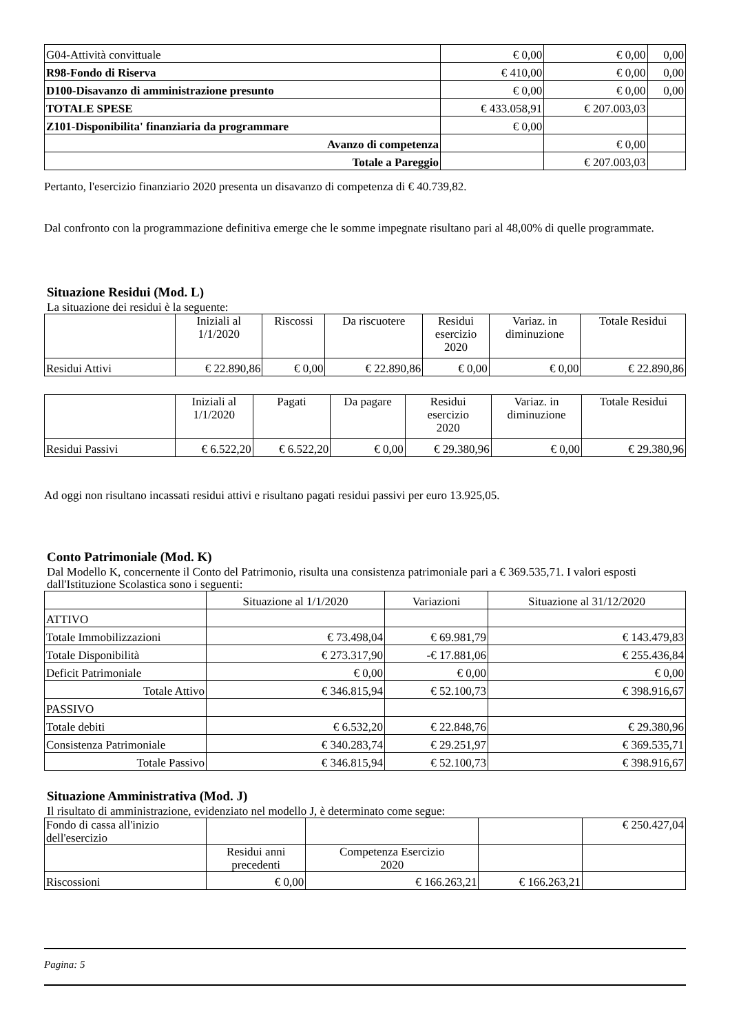| G04-Attività convittuale | € 0,00 | € 0,00 | 0,00 |
| R98-Fondo di Riserva | € 410,00 | € 0,00 | 0,00 |
| D100-Disavanzo di amministrazione presunto | € 0,00 | € 0,00 | 0,00 |
| TOTALE SPESE | € 433.058,91 | € 207.003,03 | |
| Z101-Disponibilita' finanziaria da programmare | € 0,00 | | |
| Avanzo di competenza | | € 0,00 | |
| Totale a Pareggio | | € 207.003,03 | |
Pertanto, l'esercizio finanziario 2020 presenta un disavanzo di competenza di € 40.739,82.
Dal confronto con la programmazione definitiva emerge che le somme impegnate risultano pari al 48,00% di quelle programmate.
Situazione Residui (Mod. L)
La situazione dei residui è la seguente:
| | Iniziali al 1/1/2020 | Riscossi | Da riscuotere | Residui esercizio 2020 | Variaz. in diminuzione | Totale Residui |
| --- | --- | --- | --- | --- | --- | --- |
| Residui Attivi | € 22.890,86 | € 0,00 | € 22.890,86 | € 0,00 | € 0,00 | € 22.890,86 |
| | Iniziali al 1/1/2020 | Pagati | Da pagare | Residui esercizio 2020 | Variaz. in diminuzione | Totale Residui |
| --- | --- | --- | --- | --- | --- | --- |
| Residui Passivi | € 6.522,20 | € 6.522,20 | € 0,00 | € 29.380,96 | € 0,00 | € 29.380,96 |
Ad oggi non risultano incassati residui attivi e risultano pagati residui passivi per euro 13.925,05.
Conto Patrimoniale (Mod. K)
Dal Modello K, concernente il Conto del Patrimonio, risulta una consistenza patrimoniale pari a € 369.535,71. I valori esposti dall'Istituzione Scolastica sono i seguenti:
| | Situazione al 1/1/2020 | Variazioni | Situazione al 31/12/2020 |
| ATTIVO | | | |
| Totale Immobilizzazioni | € 73.498,04 | € 69.981,79 | € 143.479,83 |
| Totale Disponibilità | € 273.317,90 | -€ 17.881,06 | € 255.436,84 |
| Deficit Patrimoniale | € 0,00 | € 0,00 | € 0,00 |
| Totale Attivo | € 346.815,94 | € 52.100,73 | € 398.916,67 |
| PASSIVO | | | |
| Totale debiti | € 6.532,20 | € 22.848,76 | € 29.380,96 |
| Consistenza Patrimoniale | € 340.283,74 | € 29.251,97 | € 369.535,71 |
| Totale Passivo | € 346.815,94 | € 52.100,73 | € 398.916,67 |
Situazione Amministrativa (Mod. J)
Il risultato di amministrazione, evidenziato nel modello J, è determinato come segue:
| Fondo di cassa all'inizio dell'esercizio | | | | € 250.427,04 |
| | Residui anni precedenti | Competenza Esercizio 2020 | | |
| Riscossioni | € 0,00 | € 166.263,21 | € 166.263,21 | |
Pagina: 5